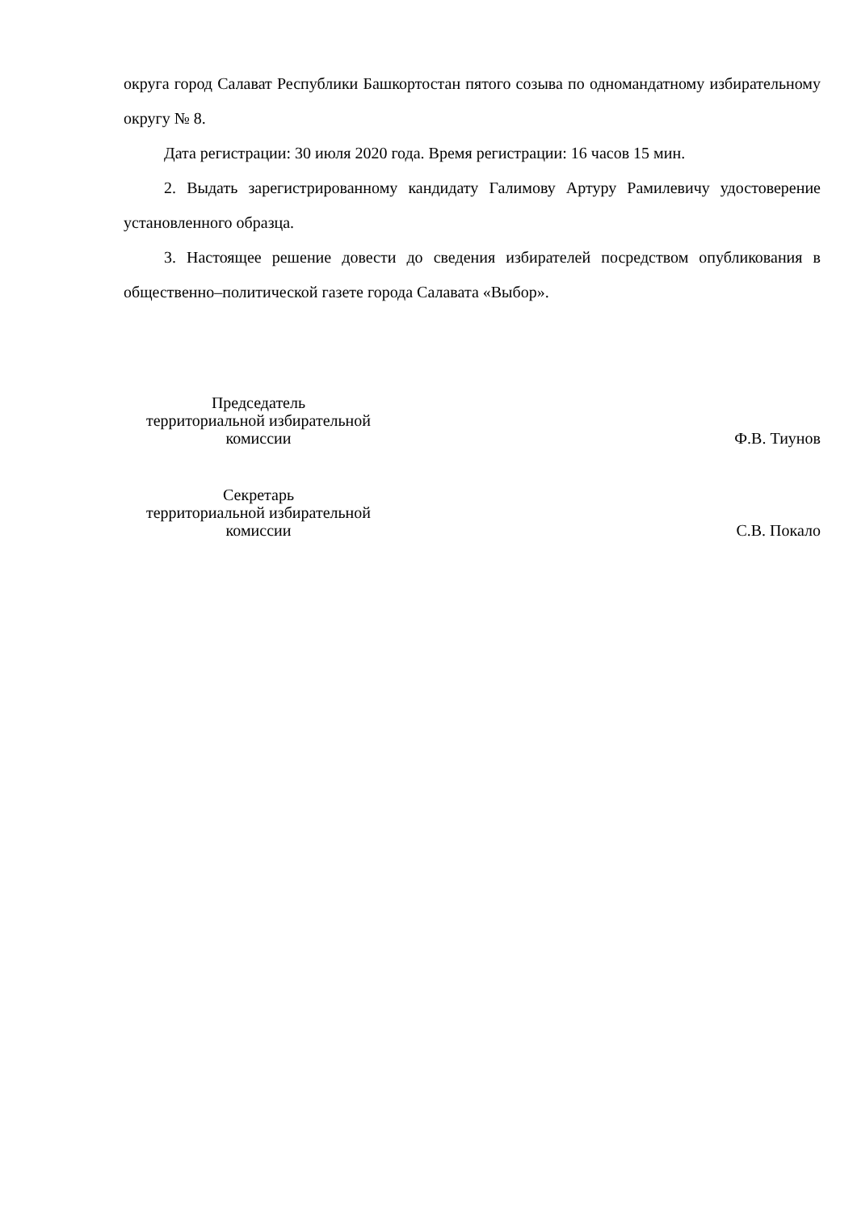округа город Салават Республики Башкортостан пятого созыва по одномандатному избирательному округу № 8.
Дата регистрации: 30 июля 2020 года. Время регистрации: 16 часов 15 мин.
2. Выдать зарегистрированному кандидату Галимову Артуру Рамилевичу удостоверение установленного образца.
3. Настоящее решение довести до сведения избирателей посредством опубликования в общественно–политической газете города Салавата «Выбор».
Председатель
территориальной избирательной
комиссии
Ф.В. Тиунов
Секретарь
территориальной избирательной
комиссии
С.В. Покало